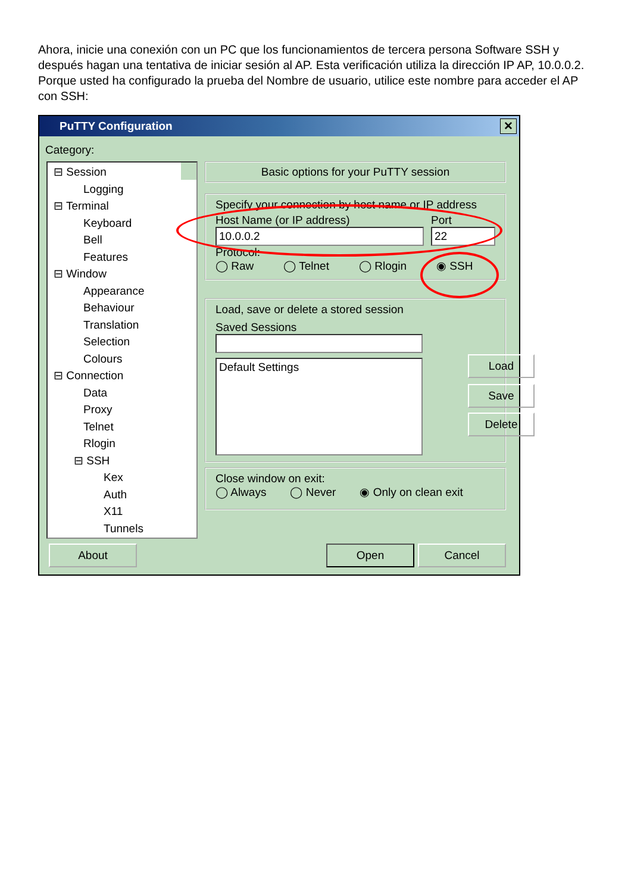Ahora, inicie una conexión con un PC que los funcionamientos de tercera persona Software SSH y después hagan una tentativa de iniciar sesión al AP. Esta verificación utiliza la dirección IP AP, 10.0.0.2. Porque usted ha configurado la prueba del Nombre de usuario, utilice este nombre para acceder el AP con SSH:
PuTTY Configuration
✕
Category:
⊟ Session
Logging
⊟ Terminal
Keyboard
Bell
Features
⊟ Window
Appearance
Behaviour
Translation
Selection
Colours
⊟ Connection
Data
Proxy
Telnet
Rlogin
⊟ SSH
Kex
Auth
X11
Tunnels
Basic options for your PuTTY session
Specify your connection by host name or IP address
Host Name (or IP address)
10.0.0.2
Port
22
Protocol:
◯ Raw ◯ Telnet ◯ Rlogin ◉ SSH
Load, save or delete a stored session
Saved Sessions
Default Settings
Load
Save
Delete
Close window on exit:
◯ Always ◯ Never ◉ Only on clean exit
About Open Cancel